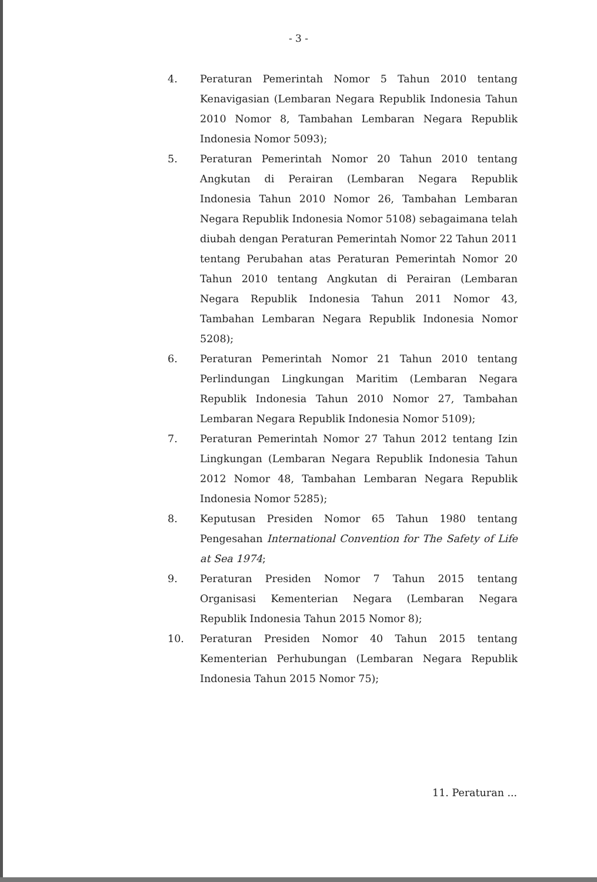- 3 -
4. Peraturan Pemerintah Nomor 5 Tahun 2010 tentang Kenavigasian (Lembaran Negara Republik Indonesia Tahun 2010 Nomor 8, Tambahan Lembaran Negara Republik Indonesia Nomor 5093);
5. Peraturan Pemerintah Nomor 20 Tahun 2010 tentang Angkutan di Perairan (Lembaran Negara Republik Indonesia Tahun 2010 Nomor 26, Tambahan Lembaran Negara Republik Indonesia Nomor 5108) sebagaimana telah diubah dengan Peraturan Pemerintah Nomor 22 Tahun 2011 tentang Perubahan atas Peraturan Pemerintah Nomor 20 Tahun 2010 tentang Angkutan di Perairan (Lembaran Negara Republik Indonesia Tahun 2011 Nomor 43, Tambahan Lembaran Negara Republik Indonesia Nomor 5208);
6. Peraturan Pemerintah Nomor 21 Tahun 2010 tentang Perlindungan Lingkungan Maritim (Lembaran Negara Republik Indonesia Tahun 2010 Nomor 27, Tambahan Lembaran Negara Republik Indonesia Nomor 5109);
7. Peraturan Pemerintah Nomor 27 Tahun 2012 tentang Izin Lingkungan (Lembaran Negara Republik Indonesia Tahun 2012 Nomor 48, Tambahan Lembaran Negara Republik Indonesia Nomor 5285);
8. Keputusan Presiden Nomor 65 Tahun 1980 tentang Pengesahan International Convention for The Safety of Life at Sea 1974;
9. Peraturan Presiden Nomor 7 Tahun 2015 tentang Organisasi Kementerian Negara (Lembaran Negara Republik Indonesia Tahun 2015 Nomor 8);
10. Peraturan Presiden Nomor 40 Tahun 2015 tentang Kementerian Perhubungan (Lembaran Negara Republik Indonesia Tahun 2015 Nomor 75);
11. Peraturan ...